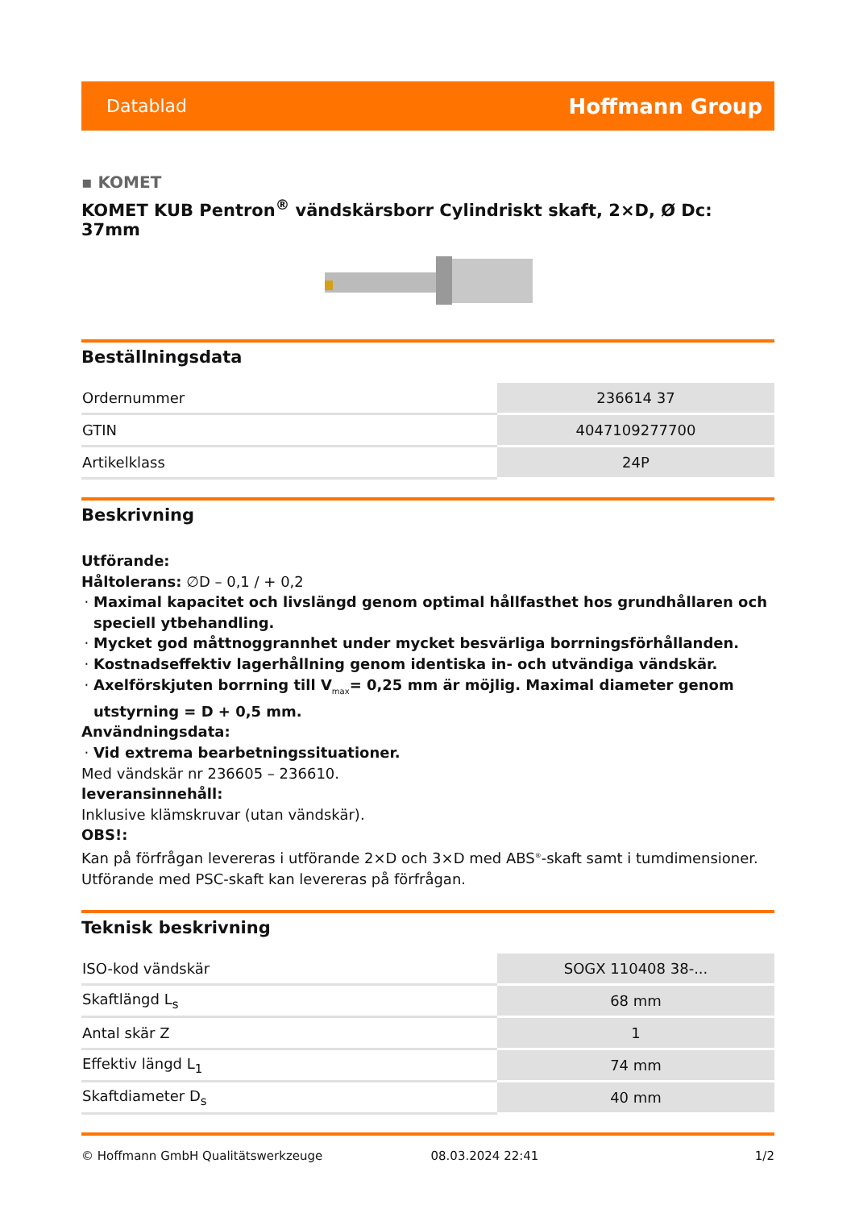Datablad Hoffmann Group
▪ KOMET
KOMET KUB Pentron<sup>®</sup> vändskärsborr Cylindriskt skaft, 2×D, Ø Dc: 37mm
Beställningsdata
| Ordernummer | 236614 37 |
| GTIN | 4047109277700 |
| Artikelklass | 24P |
Beskrivning
Utförande:
Håltolerans: ∅D – 0,1 / + 0,2
Maximal kapacitet och livslängd genom optimal hållfasthet hos grundhållaren och speciell ytbehandling.
Mycket god måttnoggrannhet under mycket besvärliga borrningsförhållanden.
Kostnadseffektiv lagerhållning genom identiska in- och utvändiga vändskär.
Axelförskjuten borrning till V<sub>max</sub>= 0,25 mm är möjlig. Maximal diameter genom utstyrning = D + 0,5 mm.
Användningsdata:
Vid extrema bearbetningssituationer.
Med vändskär nr 236605 – 236610.
leveransinnehåll:
Inklusive klämskruvar (utan vändskär).
OBS!:
Kan på förfrågan levereras i utförande 2×D och 3×D med ABS<sup>®</sup>-skaft samt i tumdimensioner.
Utförande med PSC-skaft kan levereras på förfrågan.
Teknisk beskrivning
| ISO-kod vändskär | SOGX 110408 38-... |
| Skaftlängd L<sub>s</sub> | 68 mm |
| Antal skär Z | 1 |
| Effektiv längd L<sub>1</sub> | 74 mm |
| Skaftdiameter D<sub>s</sub> | 40 mm |
© Hoffmann GmbH Qualitätswerkzeuge 08.03.2024 22:41 1/2